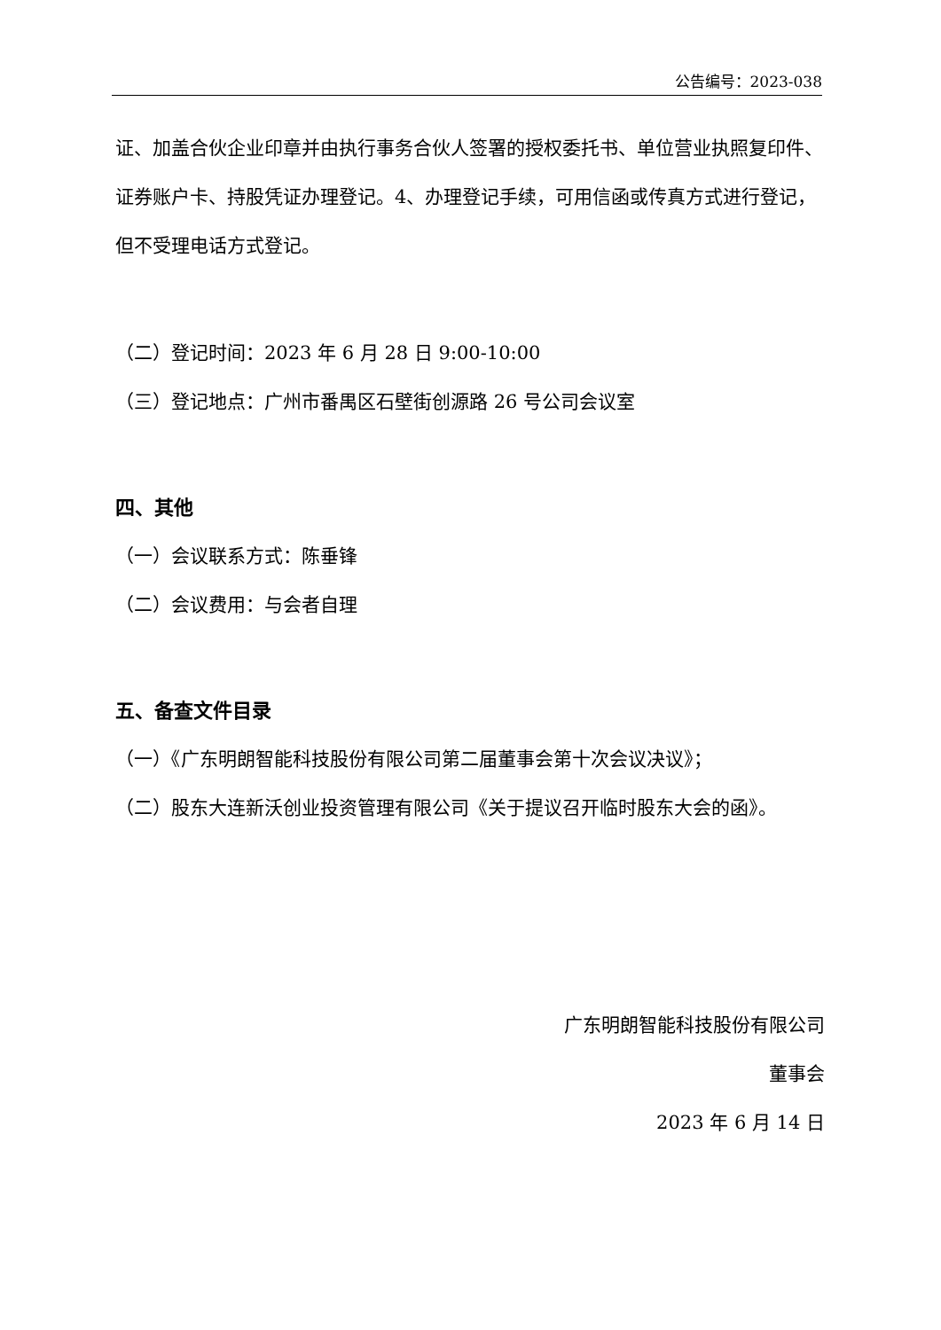公告编号：2023-038
证、加盖合伙企业印章并由执行事务合伙人签署的授权委托书、单位营业执照复印件、证券账户卡、持股凭证办理登记。4、办理登记手续，可用信函或传真方式进行登记，但不受理电话方式登记。
（二）登记时间：2023 年 6 月 28 日 9:00-10:00
（三）登记地点：广州市番禺区石壁街创源路 26 号公司会议室
四、其他
（一）会议联系方式：陈垂锋
（二）会议费用：与会者自理
五、备查文件目录
（一）《广东明朗智能科技股份有限公司第二届董事会第十次会议决议》；
（二）股东大连新沃创业投资管理有限公司《关于提议召开临时股东大会的函》。
广东明朗智能科技股份有限公司
董事会
2023 年 6 月 14 日